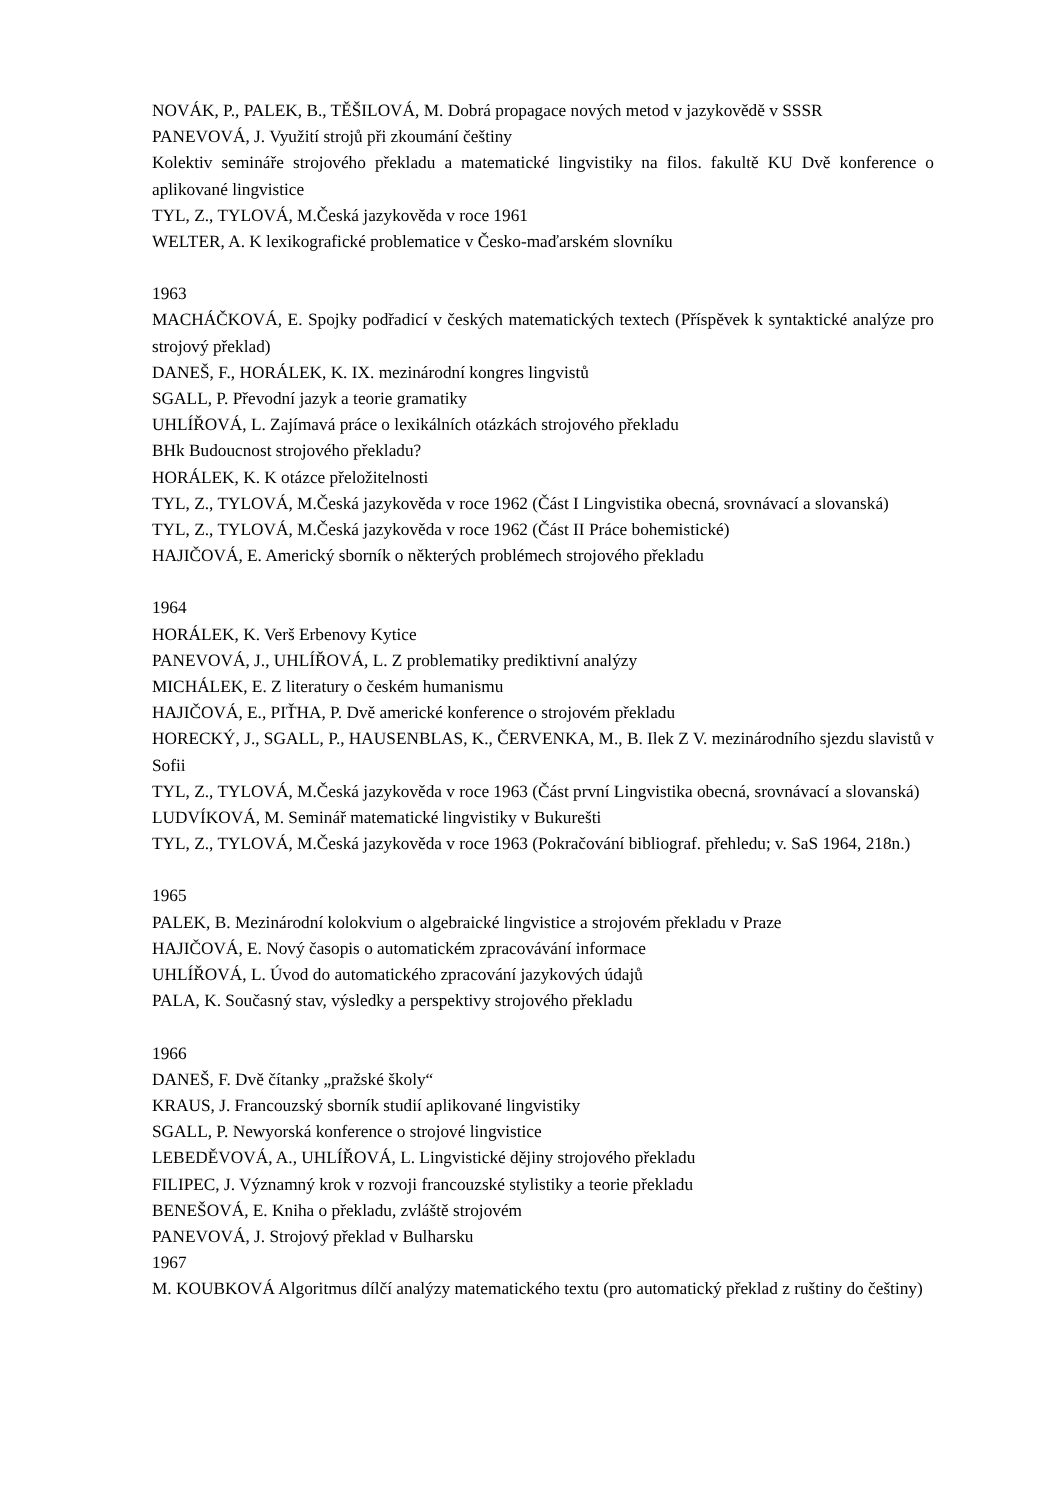NOVÁK, P., PALEK, B., TĚŠILOVÁ, M. Dobrá propagace nových metod v jazykovědě v SSSR
PANEVOVÁ, J. Využití strojů při zkoumání češtiny
Kolektiv semináře strojového překladu a matematické lingvistiky na filos. fakultě KU Dvě konference o aplikované lingvistice
TYL, Z., TYLOVÁ, M.Česká jazykověda v roce 1961
WELTER, A. K lexikografické problematice v Česko-maďarském slovníku
1963
MACHÁČKOVÁ, E. Spojky podřadicí v českých matematických textech (Příspěvek k syntaktické analýze pro strojový překlad)
DANEŠ, F., HORÁLEK, K. IX. mezinárodní kongres lingvistů
SGALL, P. Převodní jazyk a teorie gramatiky
UHLÍŘOVÁ, L. Zajímavá práce o lexikálních otázkách strojového překladu
BHk Budoucnost strojového překladu?
HORÁLEK, K. K otázce přeložitelnosti
TYL, Z., TYLOVÁ, M.Česká jazykověda v roce 1962 (Část I Lingvistika obecná, srovnávací a slovanská)
TYL, Z., TYLOVÁ, M.Česká jazykověda v roce 1962 (Část II Práce bohemistické)
HAJIČOVÁ, E. Americký sborník o některých problémech strojového překladu
1964
HORÁLEK, K. Verš Erbenovy Kytice
PANEVOVÁ, J., UHLÍŘOVÁ, L. Z problematiky prediktivní analýzy
MICHÁLEK, E. Z literatury o českém humanismu
HAJIČOVÁ, E., PIŤHA, P. Dvě americké konference o strojovém překladu
HORECKÝ, J., SGALL, P., HAUSENBLAS, K., ČERVENKA, M., B. Ilek Z V. mezinárodního sjezdu slavistů v Sofii
TYL, Z., TYLOVÁ, M.Česká jazykověda v roce 1963 (Část první Lingvistika obecná, srovnávací a slovanská)
LUDVÍKOVÁ, M. Seminář matematické lingvistiky v Bukurešti
TYL, Z., TYLOVÁ, M.Česká jazykověda v roce 1963 (Pokračování bibliograf. přehledu; v. SaS 1964, 218n.)
1965
PALEK, B. Mezinárodní kolokvium o algebraické lingvistice a strojovém překladu v Praze
HAJIČOVÁ, E. Nový časopis o automatickém zpracovávání informace
UHLÍŘOVÁ, L. Úvod do automatického zpracování jazykových údajů
PALA, K. Současný stav, výsledky a perspektivy strojového překladu
1966
DANEŠ, F. Dvě čítanky „pražské školy“
KRAUS, J. Francouzský sborník studií aplikované lingvistiky
SGALL, P. Newyorská konference o strojové lingvistice
LEBEDĚVOVÁ, A., UHLÍŘOVÁ, L. Lingvistické dějiny strojového překladu
FILIPEC, J. Významný krok v rozvoji francouzské stylistiky a teorie překladu
BENEŠOVÁ, E. Kniha o překladu, zvláště strojovém
PANEVOVÁ, J. Strojový překlad v Bulharsku
1967
M. KOUBKOVÁ Algoritmus dílčí analýzy matematického textu (pro automatický překlad z ruštiny do češtiny)